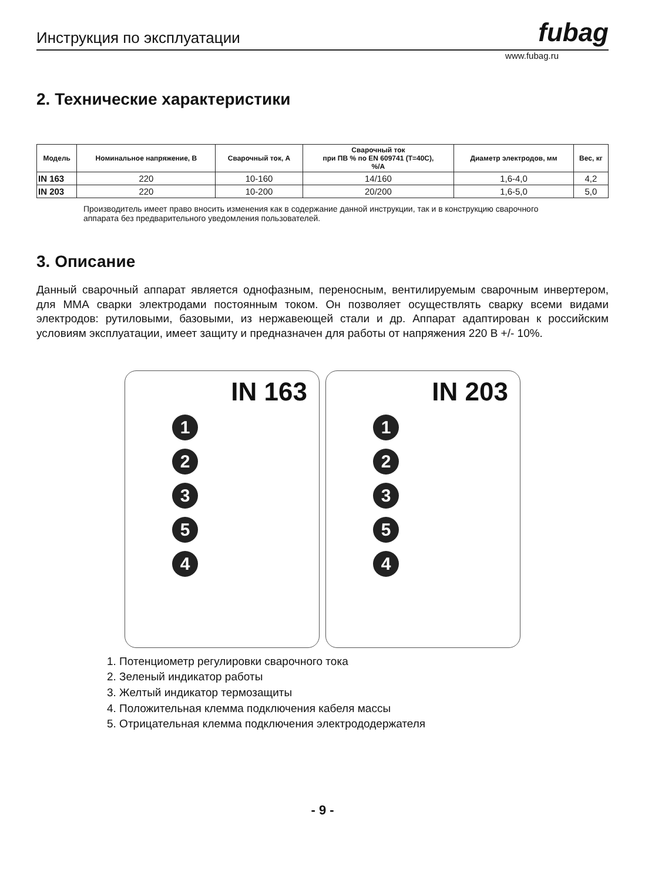Инструкция по эксплуатации fubag
www.fubag.ru
2. Технические характеристики
| Модель | Номинальное напряжение, В | Сварочный ток, А | Сварочный ток при ПВ % по EN 609741 (T=40C), %/A | Диаметр электродов, мм | Вес, кг |
| --- | --- | --- | --- | --- | --- |
| IN 163 | 220 | 10-160 | 14/160 | 1,6-4,0 | 4,2 |
| IN 203 | 220 | 10-200 | 20/200 | 1,6-5,0 | 5,0 |
Производитель имеет право вносить изменения как в содержание данной инструкции, так и в конструкцию сварочного аппарата без предварительного уведомления пользователей.
3. Описание
Данный сварочный аппарат является однофазным, переносным, вентилируемым сварочным инвертером, для ММА сварки электродами постоянным током. Он позволяет осуществлять сварку всеми видами электродов: рутиловыми, базовыми, из нержавеющей стали и др. Аппарат адаптирован к российским условиям эксплуатации, имеет защиту и предназначен для работы от напряжения 220 В +/- 10%.
IN 163
1
2
3
5
4
IN 203
1
2
3
5
4
1. Потенциометр регулировки сварочного тока
2. Зеленый индикатор работы
3. Желтый индикатор термозащиты
4. Положительная клемма подключения кабеля массы
5. Отрицательная клемма подключения электрододержателя
- 9 -